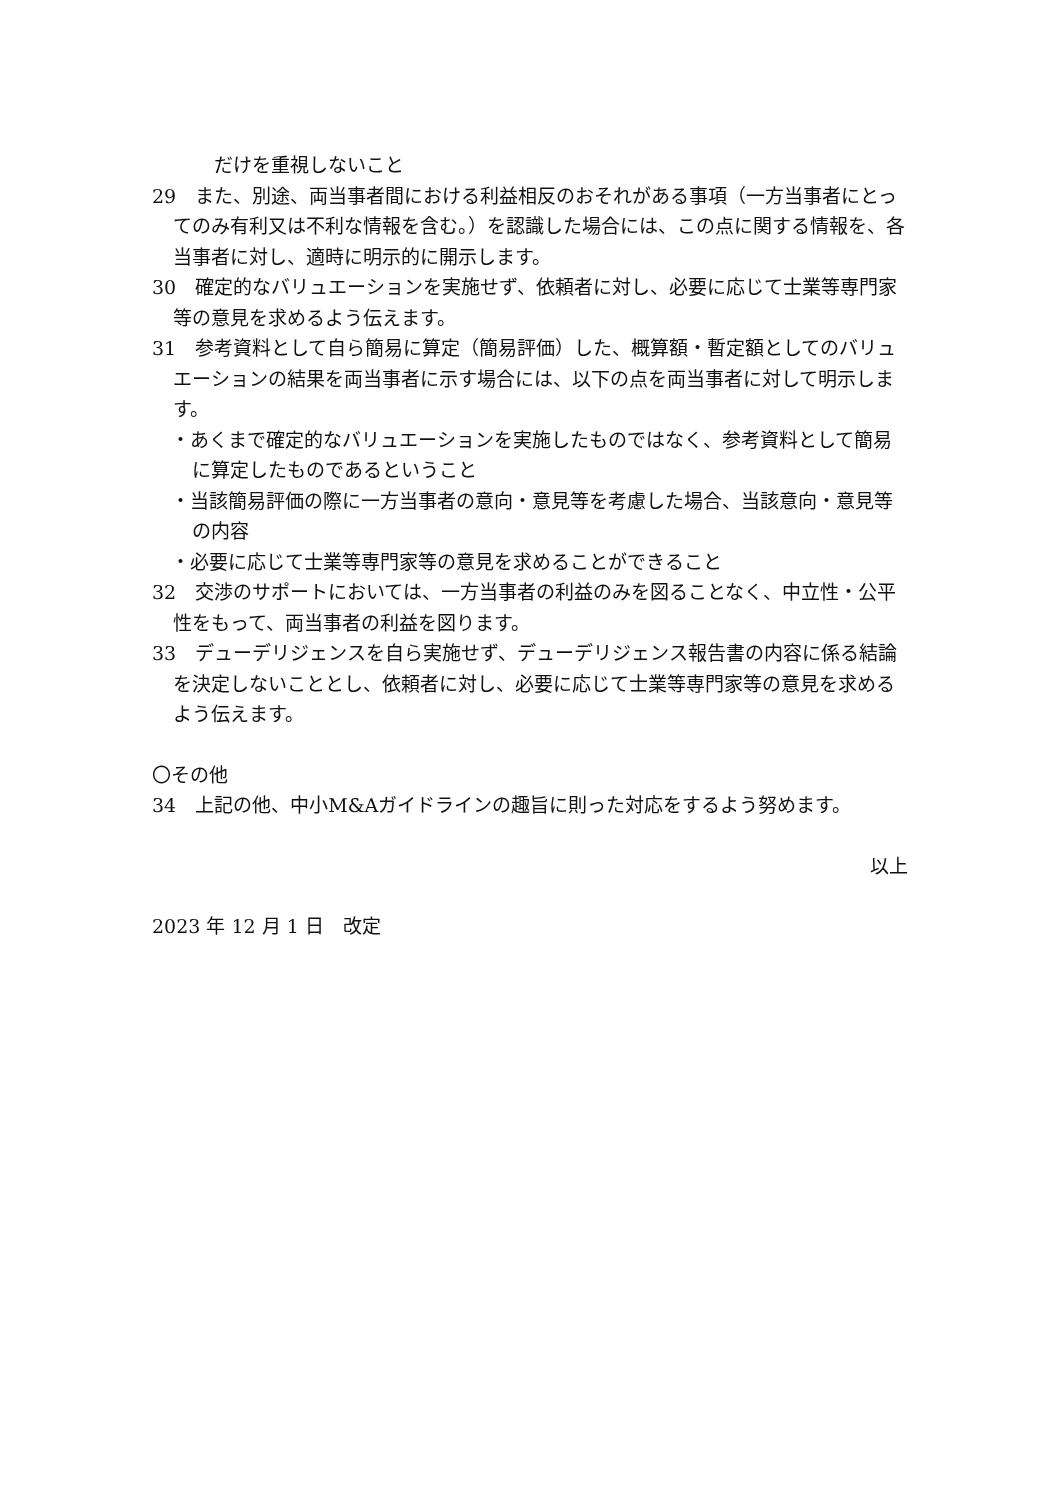だけを重視しないこと
29　また、別途、両当事者間における利益相反のおそれがある事項（一方当事者にとってのみ有利又は不利な情報を含む。）を認識した場合には、この点に関する情報を、各当事者に対し、適時に明示的に開示します。
30　確定的なバリュエーションを実施せず、依頼者に対し、必要に応じて士業等専門家等の意見を求めるよう伝えます。
31　参考資料として自ら簡易に算定（簡易評価）した、概算額・暫定額としてのバリュエーションの結果を両当事者に示す場合には、以下の点を両当事者に対して明示します。
・あくまで確定的なバリュエーションを実施したものではなく、参考資料として簡易に算定したものであるということ
・当該簡易評価の際に一方当事者の意向・意見等を考慮した場合、当該意向・意見等の内容
・必要に応じて士業等専門家等の意見を求めることができること
32　交渉のサポートにおいては、一方当事者の利益のみを図ることなく、中立性・公平性をもって、両当事者の利益を図ります。
33　デューデリジェンスを自ら実施せず、デューデリジェンス報告書の内容に係る結論を決定しないこととし、依頼者に対し、必要に応じて士業等専門家等の意見を求めるよう伝えます。
〇その他
34　上記の他、中小M&Aガイドラインの趣旨に則った対応をするよう努めます。
以上
2023 年 12 月 1 日　改定